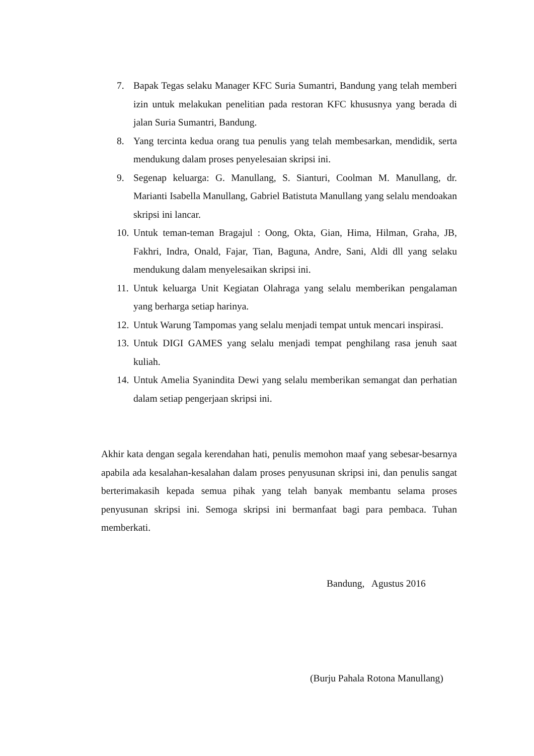7. Bapak Tegas selaku Manager KFC Suria Sumantri, Bandung yang telah memberi izin untuk melakukan penelitian pada restoran KFC khususnya yang berada di jalan Suria Sumantri, Bandung.
8. Yang tercinta kedua orang tua penulis yang telah membesarkan, mendidik, serta mendukung dalam proses penyelesaian skripsi ini.
9. Segenap keluarga: G. Manullang, S. Sianturi, Coolman M. Manullang, dr. Marianti Isabella Manullang, Gabriel Batistuta Manullang yang selalu mendoakan skripsi ini lancar.
10. Untuk teman-teman Bragajul : Oong, Okta, Gian, Hima, Hilman, Graha, JB, Fakhri, Indra, Onald, Fajar, Tian, Baguna, Andre, Sani, Aldi dll yang selaku mendukung dalam menyelesaikan skripsi ini.
11. Untuk keluarga Unit Kegiatan Olahraga yang selalu memberikan pengalaman yang berharga setiap harinya.
12. Untuk Warung Tampomas yang selalu menjadi tempat untuk mencari inspirasi.
13. Untuk DIGI GAMES yang selalu menjadi tempat penghilang rasa jenuh saat kuliah.
14. Untuk Amelia Syanindita Dewi yang selalu memberikan semangat dan perhatian dalam setiap pengerjaan skripsi ini.
Akhir kata dengan segala kerendahan hati, penulis memohon maaf yang sebesar-besarnya apabila ada kesalahan-kesalahan dalam proses penyusunan skripsi ini, dan penulis sangat berterimakasih kepada semua pihak yang telah banyak membantu selama proses penyusunan skripsi ini. Semoga skripsi ini bermanfaat bagi para pembaca. Tuhan memberkati.
Bandung, Agustus 2016
(Burju Pahala Rotona Manullang)